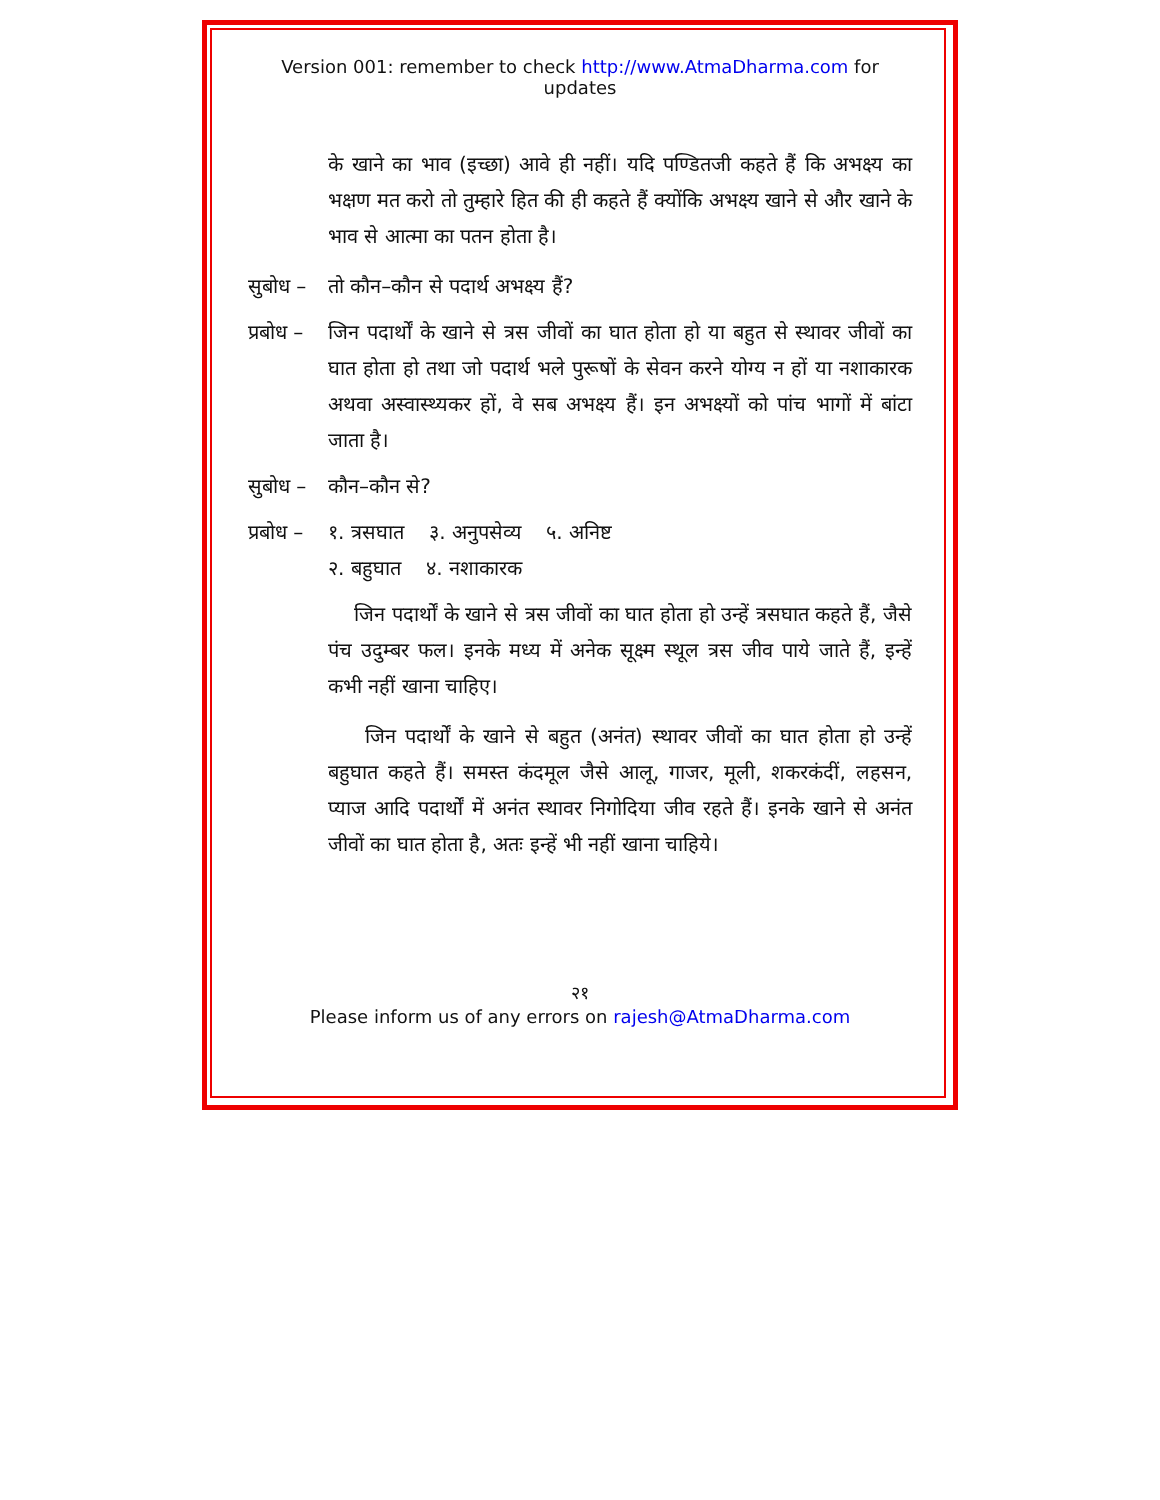Version 001: remember to check http://www.AtmaDharma.com for updates
के खाने का भाव (इच्छा) आवे ही नहीं। यदि पण्डितजी कहते हैं कि अभक्ष्य का भक्षण मत करो तो तुम्हारे हित की ही कहते हैं क्योंकि अभक्ष्य खाने से और खाने के भाव से आत्मा का पतन होता है।
सुबोध –
तो कौन–कौन से पदार्थ अभक्ष्य हैं?
प्रबोध –
जिन पदार्थों के खाने से त्रस जीवों का घात होता हो या बहुत से स्थावर जीवों का घात होता हो तथा जो पदार्थ भले पुरूषों के सेवन करने योग्य न हों या नशाकारक अथवा अस्वास्थ्यकर हों, वे सब अभक्ष्य हैं। इन अभक्ष्यों को पांच भागों में बांटा जाता है।
सुबोध –
कौन–कौन से?
प्रबोध –
१. त्रसघात ३. अनुपसेव्य ५. अनिष्ट
२. बहुघात ४. नशाकारक
जिन पदार्थों के खाने से त्रस जीवों का घात होता हो उन्हें त्रसघात कहते हैं, जैसे पंच उदुम्बर फल। इनके मध्य में अनेक सूक्ष्म स्थूल त्रस जीव पाये जाते हैं, इन्हें कभी नहीं खाना चाहिए।
जिन पदार्थों के खाने से बहुत (अनंत) स्थावर जीवों का घात होता हो उन्हें बहुघात कहते हैं। समस्त कंदमूल जैसे आलू, गाजर, मूली, शकरकंदीं, लहसन, प्याज आदि पदार्थों में अनंत स्थावर निगोदिया जीव रहते हैं। इनके खाने से अनंत जीवों का घात होता है, अतः इन्हें भी नहीं खाना चाहिये।
२१
Please inform us of any errors on rajesh@AtmaDharma.com